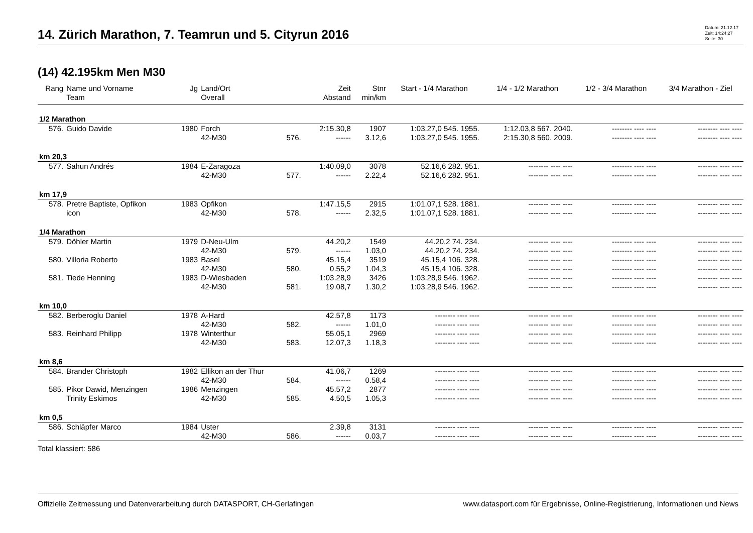14. Zürich Marathon, 7. Teamrun und 5. Cityrun 2016
Datum: 21.12.17
Zeit: 14:24:27
Seite: 30
(14) 42.195km Men M30
| Rang | Name und Vorname Team | Jg | Land/Ort Overall | | Zeit Abstand | Stnr min/km | Start - 1/4 Marathon | 1/4 - 1/2 Marathon | 1/2 - 3/4 Marathon | 3/4 Marathon - Ziel |
| --- | --- | --- | --- | --- | --- | --- | --- | --- | --- | --- |
| 1/2 Marathon | | | | | | | | | | |
| 576. | Guido Davide | 1980 | Forch | | 2:15.30,8 | 1907 | 1:03.27,0 545. 1955. | 1:12.03,8 567. 2040. | -------- ---- ---- | -------- ---- ---- |
| | | | 42-M30 | 576. | ------ | 3.12,6 | 1:03.27,0 545. 1955. | 2:15.30,8 560. 2009. | -------- ---- ---- | -------- ---- ---- |
| km 20,3 | | | | | | | | | | |
| 577. | Sahun Andrés | 1984 | E-Zaragoza | | 1:40.09,0 | 3078 | 52.16,6 282. 951. | -------- ---- ---- | -------- ---- ---- | -------- ---- ---- |
| | | | 42-M30 | 577. | ------ | 2.22,4 | 52.16,6 282. 951. | -------- ---- ---- | -------- ---- ---- | -------- ---- ---- |
| km 17,9 | | | | | | | | | | |
| 578. | Pretre Baptiste, Opfikon | 1983 | Opfikon | | 1:47.15,5 | 2915 | 1:01.07,1 528. 1881. | -------- ---- ---- | -------- ---- ---- | -------- ---- ---- |
| | icon | | 42-M30 | 578. | ------ | 2.32,5 | 1:01.07,1 528. 1881. | -------- ---- ---- | -------- ---- ---- | -------- ---- ---- |
| 1/4 Marathon | | | | | | | | | | |
| 579. | Döhler Martin | 1979 | D-Neu-Ulm | | 44.20,2 | 1549 | 44.20,2 74. 234. | -------- ---- ---- | -------- ---- ---- | -------- ---- ---- |
| | | | 42-M30 | 579. | ------ | 1.03,0 | 44.20,2 74. 234. | -------- ---- ---- | -------- ---- ---- | -------- ---- ---- |
| 580. | Villoria Roberto | 1983 | Basel | | 45.15,4 | 3519 | 45.15,4 106. 328. | -------- ---- ---- | -------- ---- ---- | -------- ---- ---- |
| | | | 42-M30 | 580. | 0.55,2 | 1.04,3 | 45.15,4 106. 328. | -------- ---- ---- | -------- ---- ---- | -------- ---- ---- |
| 581. | Tiede Henning | 1983 | D-Wiesbaden | | 1:03.28,9 | 3426 | 1:03.28,9 546. 1962. | -------- ---- ---- | -------- ---- ---- | -------- ---- ---- |
| | | | 42-M30 | 581. | 19.08,7 | 1.30,2 | 1:03.28,9 546. 1962. | -------- ---- ---- | -------- ---- ---- | -------- ---- ---- |
| km 10,0 | | | | | | | | | | |
| 582. | Berberoglu Daniel | 1978 | A-Hard | | 42.57,8 | 1173 | -------- ---- ---- | -------- ---- ---- | -------- ---- ---- | -------- ---- ---- |
| | | | 42-M30 | 582. | ------ | 1.01,0 | -------- ---- ---- | -------- ---- ---- | -------- ---- ---- | -------- ---- ---- |
| 583. | Reinhard Philipp | 1978 | Winterthur | | 55.05,1 | 2969 | -------- ---- ---- | -------- ---- ---- | -------- ---- ---- | -------- ---- ---- |
| | | | 42-M30 | 583. | 12.07,3 | 1.18,3 | -------- ---- ---- | -------- ---- ---- | -------- ---- ---- | -------- ---- ---- |
| km 8,6 | | | | | | | | | | |
| 584. | Brander Christoph | 1982 | Ellikon an der Thur | | 41.06,7 | 1269 | -------- ---- ---- | -------- ---- ---- | -------- ---- ---- | -------- ---- ---- |
| | | | 42-M30 | 584. | ------ | 0.58,4 | -------- ---- ---- | -------- ---- ---- | -------- ---- ---- | -------- ---- ---- |
| 585. | Pikor Dawid, Menzingen | 1986 | Menzingen | | 45.57,2 | 2877 | -------- ---- ---- | -------- ---- ---- | -------- ---- ---- | -------- ---- ---- |
| | Trinity Eskimos | | 42-M30 | 585. | 4.50,5 | 1.05,3 | -------- ---- ---- | -------- ---- ---- | -------- ---- ---- | -------- ---- ---- |
| km 0,5 | | | | | | | | | | |
| 586. | Schläpfer Marco | 1984 | Uster | | 2.39,8 | 3131 | -------- ---- ---- | -------- ---- ---- | -------- ---- ---- | -------- ---- ---- |
| | | | 42-M30 | 586. | ------ | 0.03,7 | -------- ---- ---- | -------- ---- ---- | -------- ---- ---- | -------- ---- ---- |
Total klassiert: 586
Offizielle Zeitmessung und Datenverarbeitung durch DATASPORT, CH-Gerlafingen www.datasport.com für Ergebnisse, Online-Registrierung, Informationen und News